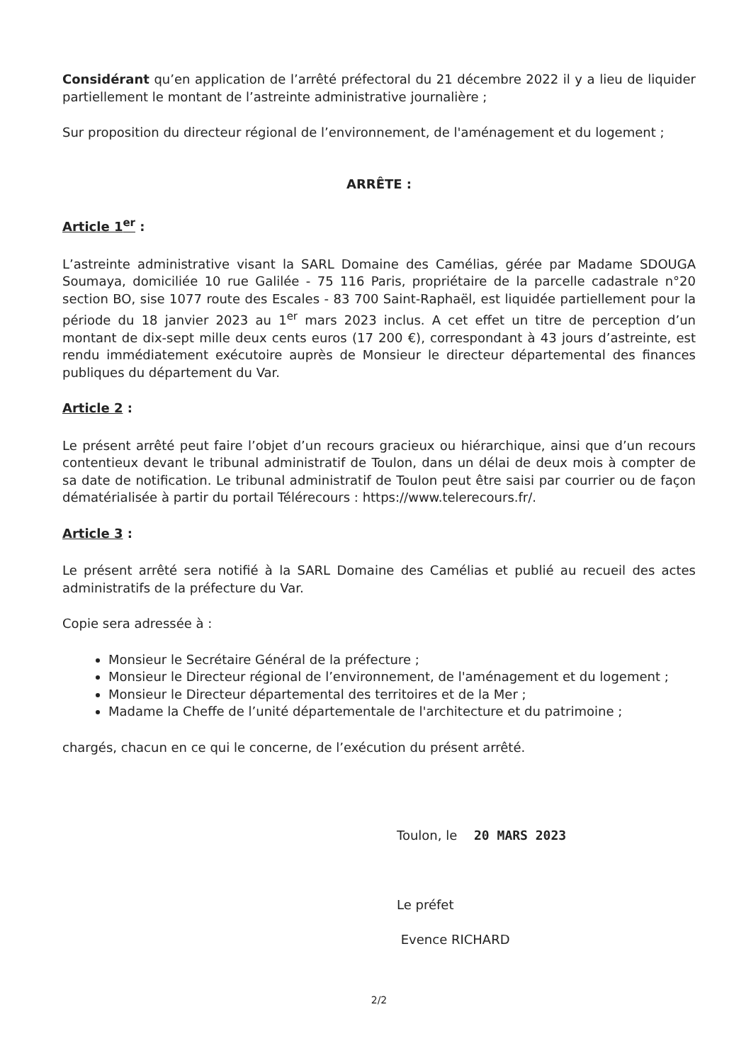Considérant qu’en application de l’arrêté préfectoral du 21 décembre 2022 il y a lieu de liquider partiellement le montant de l’astreinte administrative journalière ;
Sur proposition du directeur régional de l’environnement, de l'aménagement et du logement ;
ARRÊTE :
Article 1<sup>er</sup> :
L’astreinte administrative visant la SARL Domaine des Camélias, gérée par Madame SDOUGA Soumaya, domiciliée 10 rue Galilée - 75 116 Paris, propriétaire de la parcelle cadastrale n°20 section BO, sise 1077 route des Escales - 83 700 Saint-Raphaël, est liquidée partiellement pour la période du 18 janvier 2023 au 1<sup>er</sup> mars 2023 inclus. A cet effet un titre de perception d’un montant de dix-sept mille deux cents euros (17 200 €), correspondant à 43 jours d’astreinte, est rendu immédiatement exécutoire auprès de Monsieur le directeur départemental des finances publiques du département du Var.
Article 2 :
Le présent arrêté peut faire l’objet d’un recours gracieux ou hiérarchique, ainsi que d’un recours contentieux devant le tribunal administratif de Toulon, dans un délai de deux mois à compter de sa date de notification. Le tribunal administratif de Toulon peut être saisi par courrier ou de façon dématérialisée à partir du portail Télérecours : https://www.telerecours.fr/.
Article 3 :
Le présent arrêté sera notifié à la SARL Domaine des Camélias et publié au recueil des actes administratifs de la préfecture du Var.
Copie sera adressée à :
Monsieur le Secrétaire Général de la préfecture ;
Monsieur le Directeur régional de l’environnement, de l'aménagement et du logement ;
Monsieur le Directeur départemental des territoires et de la Mer ;
Madame la Cheffe de l’unité départementale de l'architecture et du patrimoine ;
chargés, chacun en ce qui le concerne, de l’exécution du présent arrêté.
Toulon, le 20 MARS 2023
Le préfet
Evence RICHARD
2/2